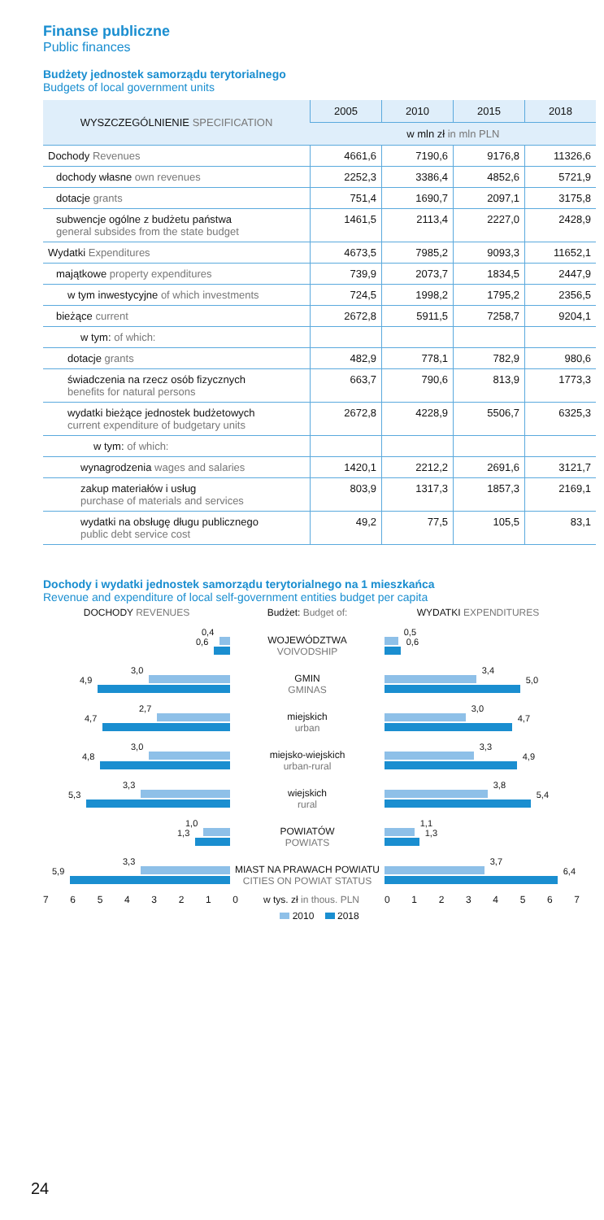Finanse publiczne
Public finances
Budżety jednostek samorządu terytorialnego
Budgets of local government units
| WYSZCZEGÓLNIENIE SPECIFICATION | 2005 | 2010 | 2015 | 2018 |
| --- | --- | --- | --- | --- |
| | w mln zł in mln PLN | | | |
| Dochody Revenues | 4661,6 | 7190,6 | 9176,8 | 11326,6 |
| dochody własne own revenues | 2252,3 | 3386,4 | 4852,6 | 5721,9 |
| dotacje grants | 751,4 | 1690,7 | 2097,1 | 3175,8 |
| subwencje ogólne z budżetu państwa general subsides from the state budget | 1461,5 | 2113,4 | 2227,0 | 2428,9 |
| Wydatki Expenditures | 4673,5 | 7985,2 | 9093,3 | 11652,1 |
| majątkowe property expenditures | 739,9 | 2073,7 | 1834,5 | 2447,9 |
| w tym inwestycyjne of which investments | 724,5 | 1998,2 | 1795,2 | 2356,5 |
| bieżące current | 2672,8 | 5911,5 | 7258,7 | 9204,1 |
| w tym: of which: | | | | |
| dotacje grants | 482,9 | 778,1 | 782,9 | 980,6 |
| świadczenia na rzecz osób fizycznych benefits for natural persons | 663,7 | 790,6 | 813,9 | 1773,3 |
| wydatki bieżące jednostek budżetowych current expenditure of budgetary units | 2672,8 | 4228,9 | 5506,7 | 6325,3 |
| w tym: of which: | | | | |
| wynagrodzenia wages and salaries | 1420,1 | 2212,2 | 2691,6 | 3121,7 |
| zakup materiałów i usług purchase of materials and services | 803,9 | 1317,3 | 1857,3 | 2169,1 |
| wydatki na obsługę długu publicznego public debt service cost | 49,2 | 77,5 | 105,5 | 83,1 |
Dochody i wydatki jednostek samorządu terytorialnego na 1 mieszkańca
Revenue and expenditure of local self-government entities budget per capita
DOCHODY REVENUES Budżet: Budget of: WYDATKI EXPENDITURES
0,4
0,6
WOJEWÓDZTWA
VOIVODSHIP
0,5
0,6
3,0
4,9
GMIN
GMINAS
3,4
5,0
2,7
4,7
miejskich
urban
3,0
4,7
3,0
4,8
miejsko-wiejskich
urban-rural
3,3
4,9
3,3
5,3
wiejskich
rural
3,8
5,4
1,0
1,3
POWIATÓW
POWIATS
1,1
1,3
3,3
5,9
MIAST NA PRAWACH POWIATU
CITIES ON POWIAT STATUS
3,7
6,4
7 6 5 4 3 2 1 0 w tys. zł in thous. PLN 0 1 2 3 4 5 6 7
2010 2018
24